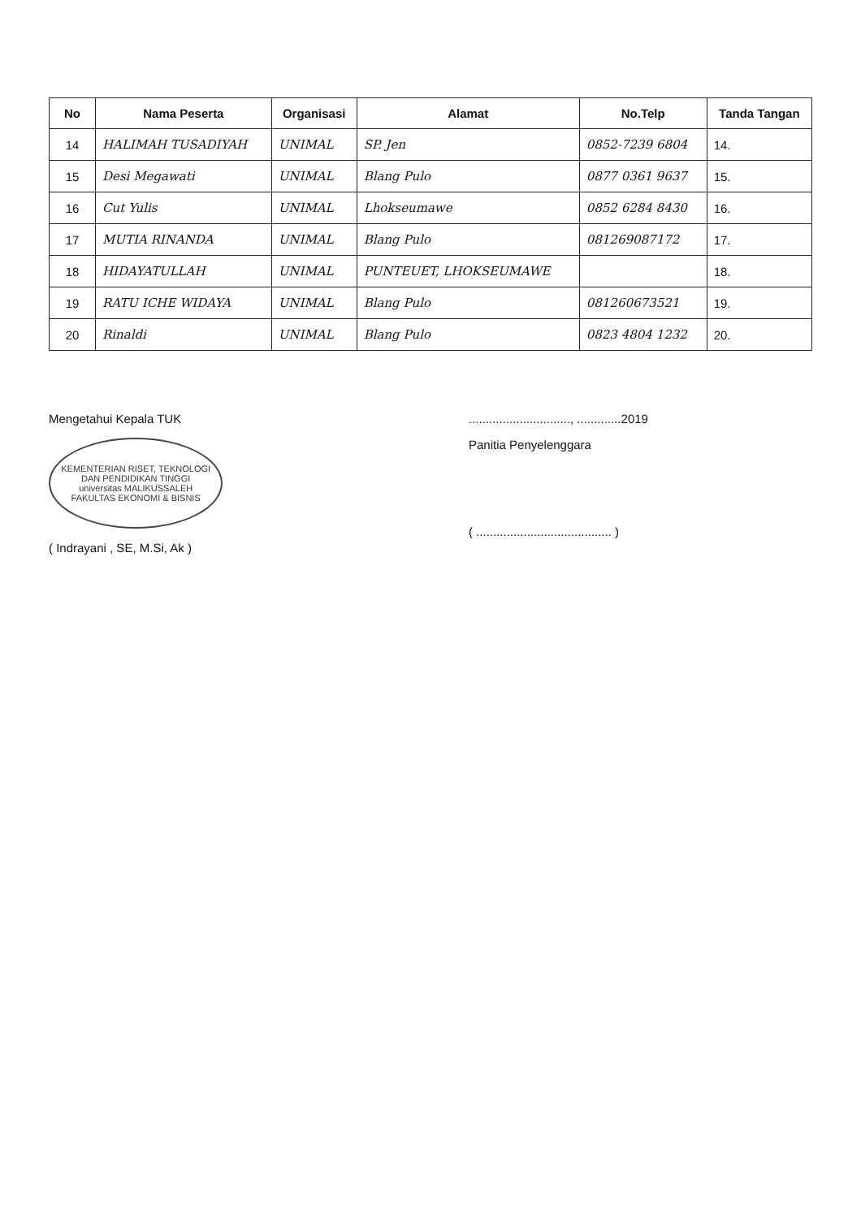| No | Nama Peserta | Organisasi | Alamat | No.Telp | Tanda Tangan |
| --- | --- | --- | --- | --- | --- |
| 14 | HALIMAH TUSADIYAH | UNIMAL | SP. Jen | 0852-7239 6804 | 14. |
| 15 | Desi Megawati | UNIMAL | Blang Pulo | 0877 0361 9637 | 15. |
| 16 | Cut Yulis | UNIMAL | Lhokseumawe | 0852 6284 8430 | 16. |
| 17 | MUTIA RINANDA | UNIMAL | Blang Pulo | 081269087172 | 17. |
| 18 | HIDAYATULLAH | UNIMAL | PUNTEUET, LHOKSEUMAWE | | 18. |
| 19 | RATU ICHE WIDAYA | UNIMAL | Blang Pulo | 081260673521 | 19. |
| 20 | Rinaldi | UNIMAL | Blang Pulo | 0823 4804 1232 | 20. |
Mengetahui Kepala TUK
KEMENTERIAN RISET, TEKNOLOGI DAN PENDIDIKAN TINGGI
universitas MALIKUSSALEH
FAKULTAS EKONOMI & BISNIS
( Indrayani , SE, M.Si, Ak )
.............................., .............2019
Panitia Penyelenggara
( ........................................ )